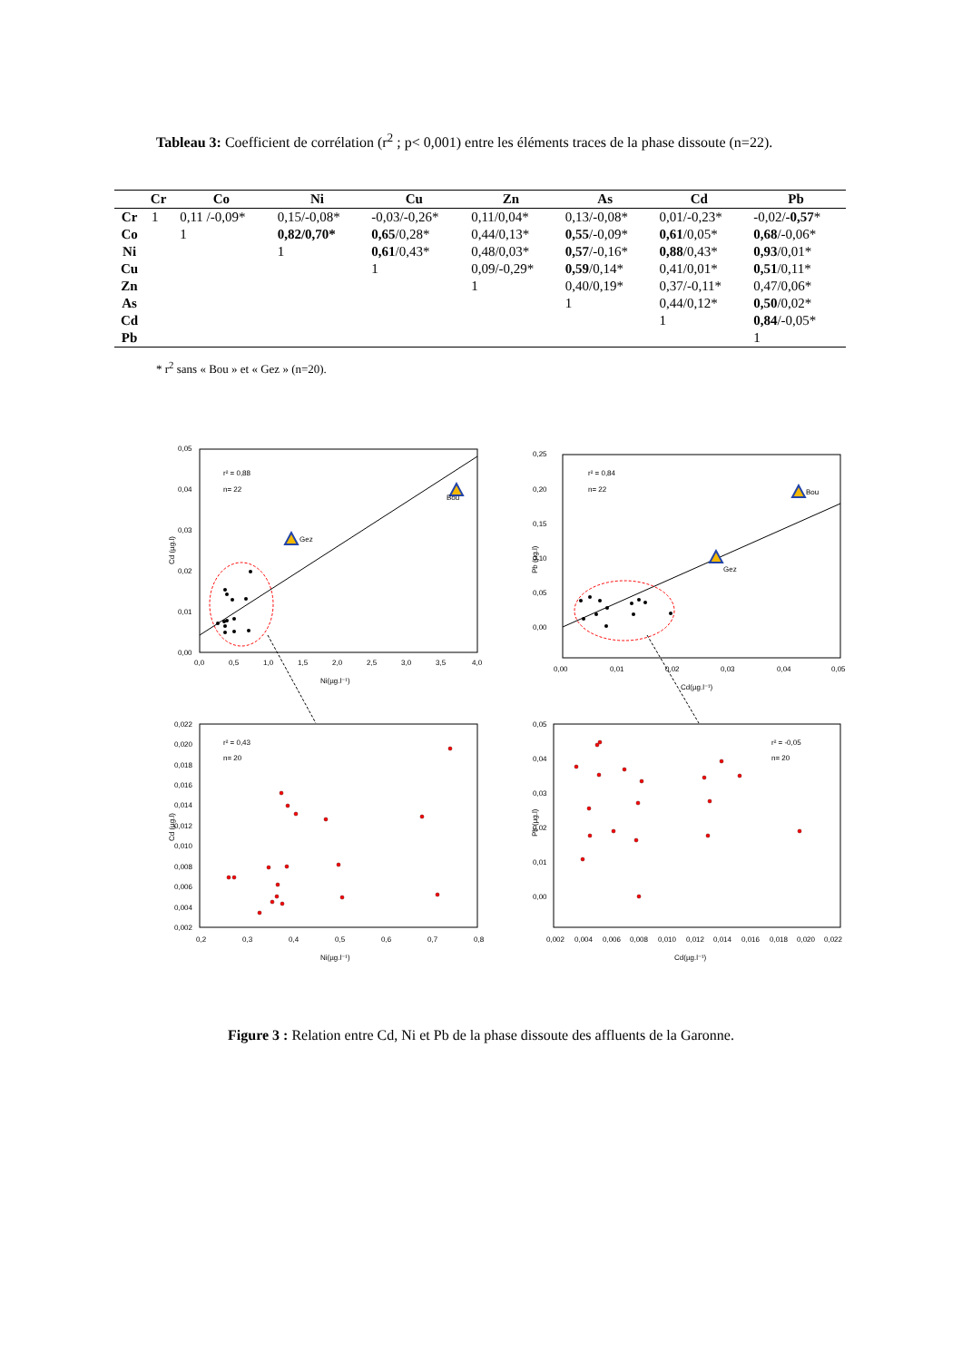Tableau 3: Coefficient de corrélation (r<sup>2</sup> ; p< 0,001) entre les éléments traces de la phase dissoute (n=22).
| | Cr | Co | Ni | Cu | Zn | As | Cd | Pb |
| --- | --- | --- | --- | --- | --- | --- | --- | --- |
| Cr | 1 | 0,11 /-0,09* | 0,15/-0,08* | -0,03/-0,26* | 0,11/0,04* | 0,13/-0,08* | 0,01/-0,23* | -0,02/ -0,57 * |
| Co | | 1 | 0,82/0,70* | 0,65 /0,28* | 0,44/0,13* | 0,55 /-0,09* | 0,61 /0,05* | 0,68 /-0,06* |
| Ni | | | 1 | 0,61 /0,43* | 0,48/0,03* | 0,57 /-0,16* | 0,88 /0,43* | 0,93 /0,01* |
| Cu | | | | 1 | 0,09/-0,29* | 0,59 /0,14* | 0,41/0,01* | 0,51 /0,11* |
| Zn | | | | | 1 | 0,40/0,19* | 0,37/-0,11* | 0,47/0,06* |
| As | | | | | | 1 | 0,44/0,12* | 0,50 /0,02* |
| Cd | | | | | | | 1 | 0,84 /-0,05* |
| Pb | | | | | | | | 1 |
* r<sup>2</sup> sans « Bou » et « Gez » (n=20).
r² = 0,88
n= 22
Bou
Gez
Cd (µg.l)
0,05
0,04
0,03
0,02
0,01
0,00
0,0
0,5
1,0
1,5
2,0
2,5
3,0
3,5
4,0
Ni(µg.l⁻¹)
r² = 0,84
n= 22
Bou
Gez
0,25
0,20
0,15
0,10
0,05
0,00
0,00
0,01
0,02
0,03
0,04
0,05
Cd(µg.l⁻¹)
Pb (µg.l)
r² = 0,43
n= 20
0,022
0,020
0,018
0,016
0,014
0,012
0,010
0,008
0,006
0,004
0,002
0,2
0,3
0,4
0,5
0,6
0,7
0,8
Ni(µg.l⁻¹)
Cd (µg.l)
r² = -0,05
n= 20
0,05
0,04
0,03
0,02
0,01
0,00
0,002
0,004
0,006
0,008
0,010
0,012
0,014
0,016
0,018
0,020
0,022
Cd(µg.l⁻¹)
Pb (µg.l)
Figure 3 : Relation entre Cd, Ni et Pb de la phase dissoute des affluents de la Garonne.